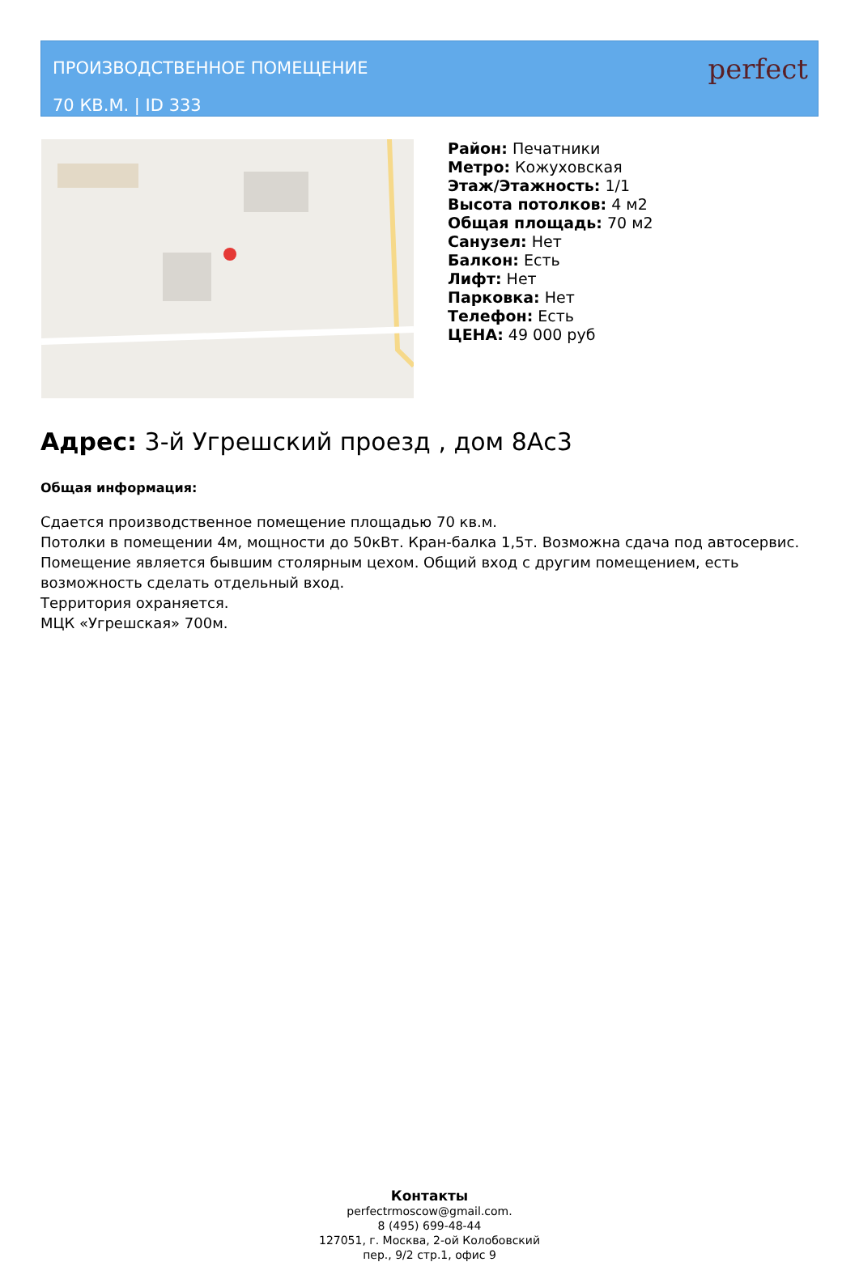ПРОИЗВОДСТВЕННОЕ ПОМЕЩЕНИЕ
70 КВ.М. | ID 333
perfect
Район: Печатники
Метро: Кожуховская
Этаж/Этажность: 1/1
Высота потолков: 4 м2
Общая площадь: 70 м2
Санузел: Нет
Балкон: Есть
Лифт: Нет
Парковка: Нет
Телефон: Есть
ЦЕНА: 49 000 руб
Адрес: 3-й Угрешский проезд , дом 8Ас3
Общая информация:
Сдается производственное помещение площадью 70 кв.м.
Потолки в помещении 4м, мощности до 50кВт. Кран-балка 1,5т. Возможна сдача под автосервис. Помещение является бывшим столярным цехом. Общий вход с другим помещением, есть возможность сделать отдельный вход.
Территория охраняется.
МЦК «Угрешская» 700м.
Контакты
perfectrmoscow@gmail.com.
8 (495) 699-48-44
127051, г. Москва, 2-ой Колобовский
пер., 9/2 стр.1, офис 9